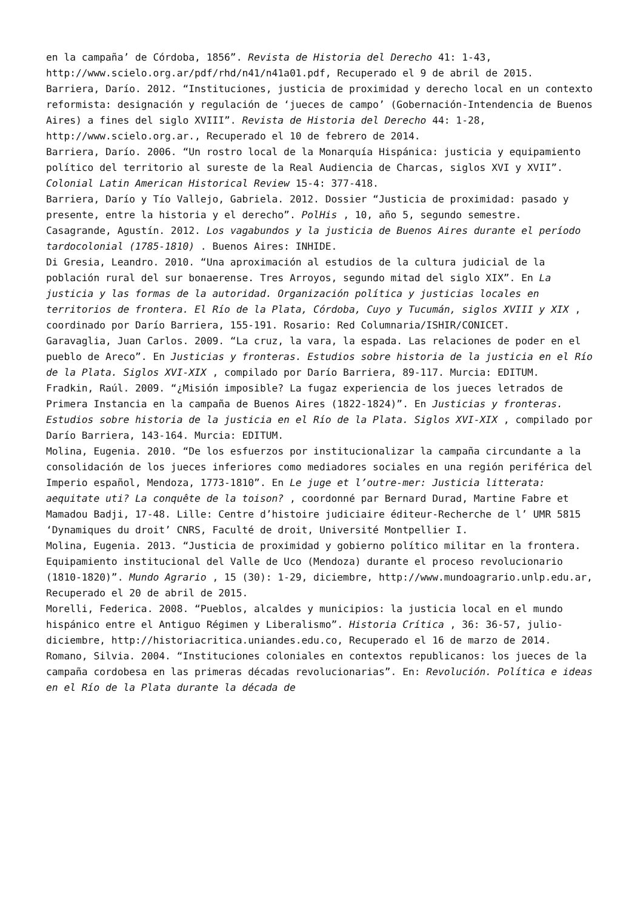en la campaña’ de Córdoba, 1856”. Revista de Historia del Derecho 41: 1-43, http://www.scielo.org.ar/pdf/rhd/n41/n41a01.pdf, Recuperado el 9 de abril de 2015.
Barriera, Darío. 2012. “Instituciones, justicia de proximidad y derecho local en un contexto reformista: designación y regulación de ‘jueces de campo’ (Gobernación-Intendencia de Buenos Aires) a fines del siglo XVIII”. Revista de Historia del Derecho 44: 1-28, http://www.scielo.org.ar., Recuperado el 10 de febrero de 2014.
Barriera, Darío. 2006. “Un rostro local de la Monarquía Hispánica: justicia y equipamiento político del territorio al sureste de la Real Audiencia de Charcas, siglos XVI y XVII”. Colonial Latin American Historical Review 15-4: 377-418.
Barriera, Darío y Tío Vallejo, Gabriela. 2012. Dossier “Justicia de proximidad: pasado y presente, entre la historia y el derecho”. PolHis , 10, año 5, segundo semestre.
Casagrande, Agustín. 2012. Los vagabundos y la justicia de Buenos Aires durante el período tardocolonial (1785-1810) . Buenos Aires: INHIDE.
Di Gresia, Leandro. 2010. “Una aproximación al estudios de la cultura judicial de la población rural del sur bonaerense. Tres Arroyos, segundo mitad del siglo XIX”. En La justicia y las formas de la autoridad. Organización política y justicias locales en territorios de frontera. El Río de la Plata, Córdoba, Cuyo y Tucumán, siglos XVIII y XIX , coordinado por Darío Barriera, 155-191. Rosario: Red Columnaria/ISHIR/CONICET.
Garavaglia, Juan Carlos. 2009. “La cruz, la vara, la espada. Las relaciones de poder en el pueblo de Areco”. En Justicias y fronteras. Estudios sobre historia de la justicia en el Río de la Plata. Siglos XVI-XIX , compilado por Darío Barriera, 89-117. Murcia: EDITUM.
Fradkin, Raúl. 2009. “¿Misión imposible? La fugaz experiencia de los jueces letrados de Primera Instancia en la campaña de Buenos Aires (1822-1824)”. En Justicias y fronteras. Estudios sobre historia de la justicia en el Río de la Plata. Siglos XVI-XIX , compilado por Darío Barriera, 143-164. Murcia: EDITUM.
Molina, Eugenia. 2010. “De los esfuerzos por institucionalizar la campaña circundante a la consolidación de los jueces inferiores como mediadores sociales en una región periférica del Imperio español, Mendoza, 1773-1810”. En Le juge et l’outre-mer: Justicia litterata: aequitate uti? La conquête de la toison? , coordonné par Bernard Durad, Martine Fabre et Mamadou Badji, 17-48. Lille: Centre d’histoire judiciaire éditeur-Recherche de l’ UMR 5815 ‘Dynamiques du droit’ CNRS, Faculté de droit, Université Montpellier I.
Molina, Eugenia. 2013. “Justicia de proximidad y gobierno político militar en la frontera. Equipamiento institucional del Valle de Uco (Mendoza) durante el proceso revolucionario (1810-1820)”. Mundo Agrario , 15 (30): 1-29, diciembre, http://www.mundoagrario.unlp.edu.ar, Recuperado el 20 de abril de 2015.
Morelli, Federica. 2008. “Pueblos, alcaldes y municipios: la justicia local en el mundo hispánico entre el Antiguo Régimen y Liberalismo”. Historia Crítica , 36: 36-57, julio-diciembre, http://historiacritica.uniandes.edu.co, Recuperado el 16 de marzo de 2014.
Romano, Silvia. 2004. “Instituciones coloniales en contextos republicanos: los jueces de la campaña cordobesa en las primeras décadas revolucionarias”. En: Revolución. Política e ideas en el Río de la Plata durante la década de